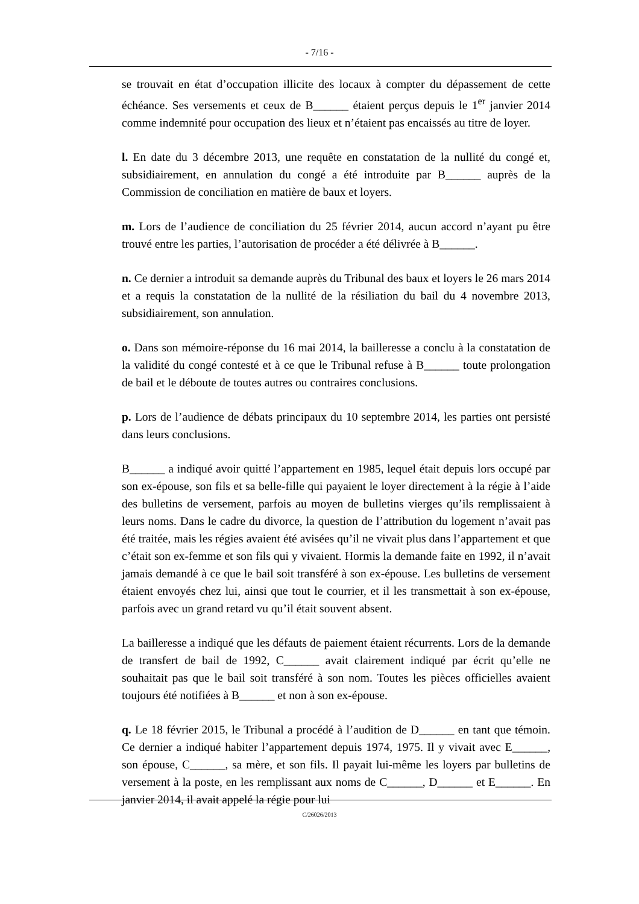- 7/16 -
se trouvait en état d’occupation illicite des locaux à compter du dépassement de cette échéance. Ses versements et ceux de B______ étaient perçus depuis le 1<sup>er</sup> janvier 2014 comme indemnité pour occupation des lieux et n’étaient pas encaissés au titre de loyer.
l. En date du 3 décembre 2013, une requête en constatation de la nullité du congé et, subsidiairement, en annulation du congé a été introduite par B______ auprès de la Commission de conciliation en matière de baux et loyers.
m. Lors de l’audience de conciliation du 25 février 2014, aucun accord n’ayant pu être trouvé entre les parties, l’autorisation de procéder a été délivrée à B______.
n. Ce dernier a introduit sa demande auprès du Tribunal des baux et loyers le 26 mars 2014 et a requis la constatation de la nullité de la résiliation du bail du 4 novembre 2013, subsidiairement, son annulation.
o. Dans son mémoire-réponse du 16 mai 2014, la bailleresse a conclu à la constatation de la validité du congé contesté et à ce que le Tribunal refuse à B______ toute prolongation de bail et le déboute de toutes autres ou contraires conclusions.
p. Lors de l’audience de débats principaux du 10 septembre 2014, les parties ont persisté dans leurs conclusions.
B______ a indiqué avoir quitté l’appartement en 1985, lequel était depuis lors occupé par son ex-épouse, son fils et sa belle-fille qui payaient le loyer directement à la régie à l’aide des bulletins de versement, parfois au moyen de bulletins vierges qu’ils remplissaient à leurs noms. Dans le cadre du divorce, la question de l’attribution du logement n’avait pas été traitée, mais les régies avaient été avisées qu’il ne vivait plus dans l’appartement et que c’était son ex-femme et son fils qui y vivaient. Hormis la demande faite en 1992, il n’avait jamais demandé à ce que le bail soit transféré à son ex-épouse. Les bulletins de versement étaient envoyés chez lui, ainsi que tout le courrier, et il les transmettait à son ex-épouse, parfois avec un grand retard vu qu’il était souvent absent.
La bailleresse a indiqué que les défauts de paiement étaient récurrents. Lors de la demande de transfert de bail de 1992, C______ avait clairement indiqué par écrit qu’elle ne souhaitait pas que le bail soit transféré à son nom. Toutes les pièces officielles avaient toujours été notifiées à B______ et non à son ex-épouse.
q. Le 18 février 2015, le Tribunal a procédé à l’audition de D______ en tant que témoin. Ce dernier a indiqué habiter l’appartement depuis 1974, 1975. Il y vivait avec E______, son épouse, C______, sa mère, et son fils. Il payait lui-même les loyers par bulletins de versement à la poste, en les remplissant aux noms de C______, D______ et E______. En janvier 2014, il avait appelé la régie pour lui
C/26026/2013